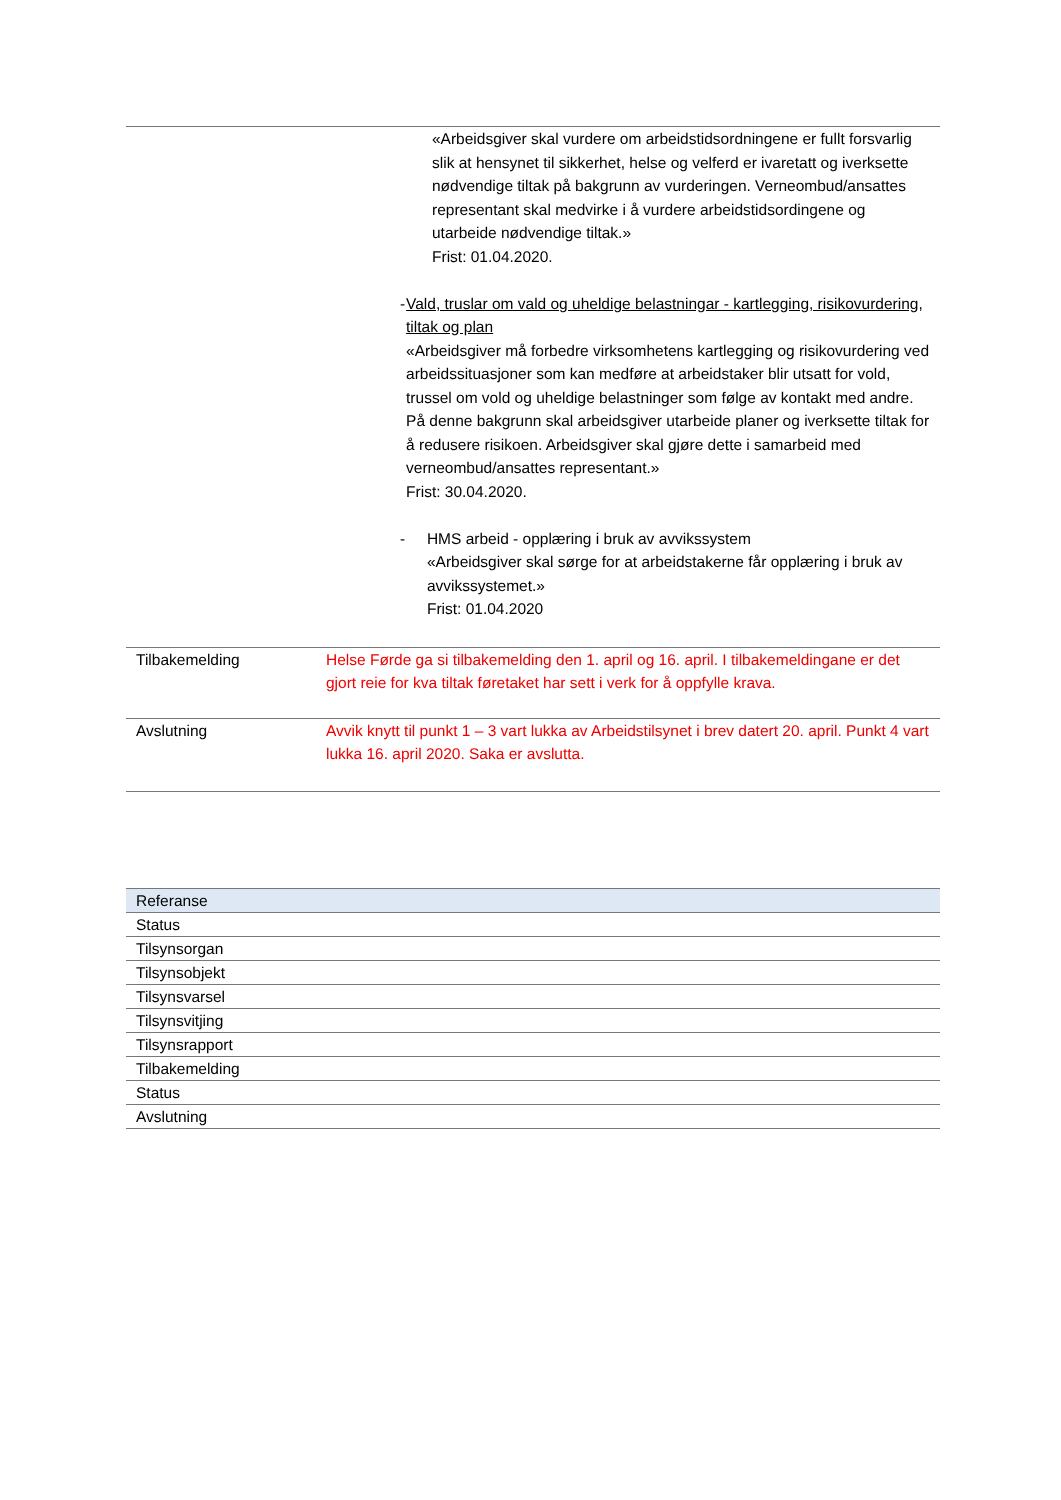| «Arbeidsgiver skal vurdere om arbeidstidsordningene er fullt forsvarlig slik at hensynet til sikkerhet, helse og velferd er ivaretatt og iverksette nødvendige tiltak på bakgrunn av vurderingen. Verneombud/ansattes representant skal medvirke i å vurdere arbeidstidsordingene og utarbeide nødvendige tiltak.» Frist: 01.04.2020. - Vald, truslar om vald og uheldige belastningar - kartlegging, risikovurdering, tiltak og plan «Arbeidsgiver må forbedre virksomhetens kartlegging og risikovurdering ved arbeidssituasjoner som kan medføre at arbeidstaker blir utsatt for vold, trussel om vold og uheldige belastninger som følge av kontakt med andre. På denne bakgrunn skal arbeidsgiver utarbeide planer og iverksette tiltak for å redusere risikoen. Arbeidsgiver skal gjøre dette i samarbeid med verneombud/ansattes representant.» Frist: 30.04.2020. - HMS arbeid - opplæring i bruk av avvikssystem «Arbeidsgiver skal sørge for at arbeidstakerne får opplæring i bruk av avvikssystemet.» Frist: 01.04.2020 | |
| Tilbakemelding | Helse Førde ga si tilbakemelding den 1. april og 16. april. I tilbakemeldingane er det gjort reie for kva tiltak føretaket har sett i verk for å oppfylle krava. |
| Avslutning | Avvik knytt til punkt 1 – 3 vart lukka av Arbeidstilsynet i brev datert 20. april. Punkt 4 vart lukka 16. april 2020. Saka er avslutta. |
| Referanse |
| Status |
| Tilsynsorgan |
| Tilsynsobjekt |
| Tilsynsvarsel |
| Tilsynsvitjing |
| Tilsynsrapport |
| Tilbakemelding |
| Status |
| Avslutning |